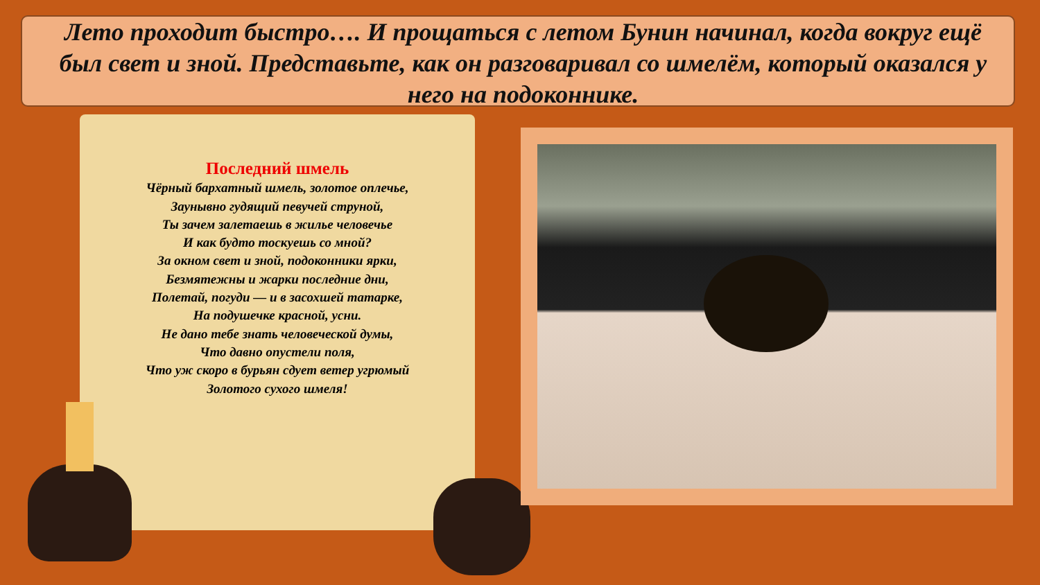Лето проходит быстро…. И прощаться с летом Бунин начинал, когда вокруг ещё был свет и зной. Представьте, как он разговаривал со шмелём, который оказался у него на подоконнике.
Последний шмель
Чёрный бархатный шмель, золотое оплечье,
Заунывно гудящий певучей струной,
Ты зачем залетаешь в жилье человечье
И как будто тоскуешь со мной?
За окном свет и зной, подоконники ярки,
Безмятежны и жарки последние дни,
Полетай, погуди — и в засохшей татарке,
На подушечке красной, усни.
Не дано тебе знать человеческой думы,
Что давно опустели поля,
Что уж скоро в бурьян сдует ветер угрюмый
Золотого сухого шмеля!